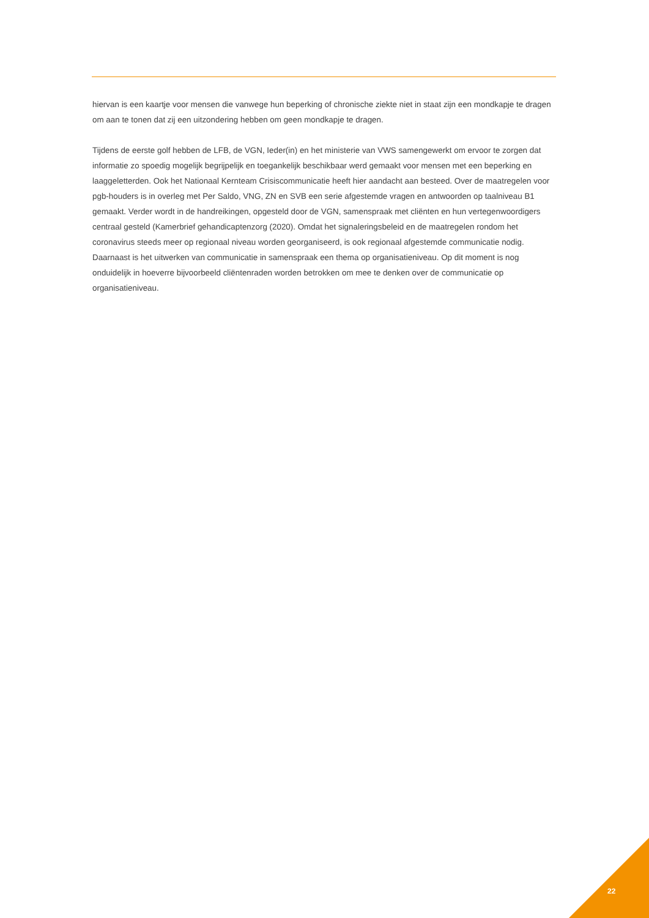hiervan is een kaartje voor mensen die vanwege hun beperking of chronische ziekte niet in staat zijn een mondkapje te dragen om aan te tonen dat zij een uitzondering hebben om geen mondkapje te dragen.
Tijdens de eerste golf hebben de LFB, de VGN, Ieder(in) en het ministerie van VWS samengewerkt om ervoor te zorgen dat informatie zo spoedig mogelijk begrijpelijk en toegankelijk beschikbaar werd gemaakt voor mensen met een beperking en laaggeletterden. Ook het Nationaal Kernteam Crisiscommunicatie heeft hier aandacht aan besteed. Over de maatregelen voor pgb-houders is in overleg met Per Saldo, VNG, ZN en SVB een serie afgestemde vragen en antwoorden op taalniveau B1 gemaakt. Verder wordt in de handreikingen, opgesteld door de VGN, samenspraak met cliënten en hun vertegenwoordigers centraal gesteld (Kamerbrief gehandicaptenzorg (2020). Omdat het signaleringsbeleid en de maatregelen rondom het coronavirus steeds meer op regionaal niveau worden georganiseerd, is ook regionaal afgestemde communicatie nodig. Daarnaast is het uitwerken van communicatie in samenspraak een thema op organisatieniveau. Op dit moment is nog onduidelijk in hoeverre bijvoorbeeld cliëntenraden worden betrokken om mee te denken over de communicatie op organisatieniveau.
22